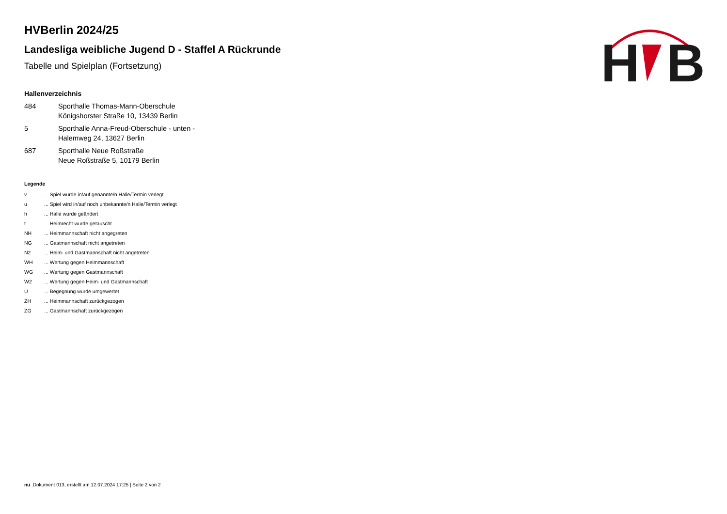H
B
HVBerlin 2024/25
Landesliga weibliche Jugend D - Staffel A Rückrunde
Tabelle und Spielplan (Fortsetzung)
Hallenverzeichnis
| 484 | Sporthalle Thomas-Mann-Oberschule Königshorster Straße 10, 13439 Berlin |
| 5 | Sporthalle Anna-Freud-Oberschule - unten - Halemweg 24, 13627 Berlin |
| 687 | Sporthalle Neue Roßstraße Neue Roßstraße 5, 10179 Berlin |
Legende
| v | ... Spiel wurde in/auf genannte/n Halle/Termin verlegt |
| u | ... Spiel wird in/auf noch unbekannte/n Halle/Termin verlegt |
| h | ... Halle wurde geändert |
| t | ... Heimrecht wurde getauscht |
| NH | ... Heimmannschaft nicht angegreten |
| NG | ... Gastmannschaft nicht angetreten |
| N2 | ... Heim- und Gastmannschaft nicht angetreten |
| WH | ... Wertung gegen Heimmannschaft |
| WG | ... Wertung gegen Gastmannschaft |
| W2 | ... Wertung gegen Heim- und Gastmannschaft |
| U | ... Begegnung wurde umgewertet |
| ZH | ... Heimmannschaft zurückgezogen |
| ZG | ... Gastmannschaft zurückgezogen |
nu .Dokument 013, erstellt am 12.07.2024 17:25 | Seite 2 von 2